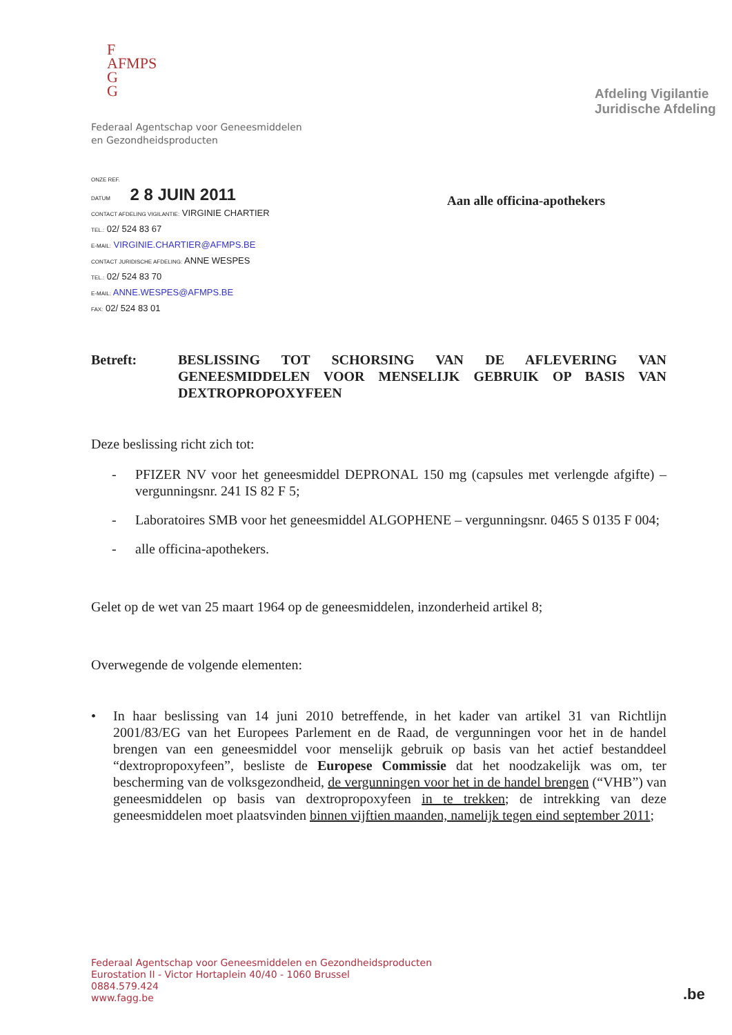F
AFMPS
G
G
Federaal Agentschap voor Geneesmiddelen
en Gezondheidsproducten
ONZE REF.
DATUM 2 8 JUIN 2011
CONTACT AFDELING VIGILANTIE: VIRGINIE CHARTIER
TEL.: 02/ 524 83 67
E-MAIL: VIRGINIE.CHARTIER@AFMPS.BE
CONTACT JURIDISCHE AFDELING: ANNE WESPES
TEL.: 02/ 524 83 70
E-MAIL: ANNE.WESPES@AFMPS.BE
FAX: 02/ 524 83 01
Afdeling Vigilantie
Juridische Afdeling
Aan alle officina-apothekers
Betreft: BESLISSING TOT SCHORSING VAN DE AFLEVERING VAN GENEESMIDDELEN VOOR MENSELIJK GEBRUIK OP BASIS VAN DEXTROPROPOXYFEEN
Deze beslissing richt zich tot:
- PFIZER NV voor het geneesmiddel DEPRONAL 150 mg (capsules met verlengde afgifte) – vergunningsnr. 241 IS 82 F 5;
- Laboratoires SMB voor het geneesmiddel ALGOPHENE – vergunningsnr. 0465 S 0135 F 004;
- alle officina-apothekers.
Gelet op de wet van 25 maart 1964 op de geneesmiddelen, inzonderheid artikel 8;
Overwegende de volgende elementen:
• In haar beslissing van 14 juni 2010 betreffende, in het kader van artikel 31 van Richtlijn 2001/83/EG van het Europees Parlement en de Raad, de vergunningen voor het in de handel brengen van een geneesmiddel voor menselijk gebruik op basis van het actief bestanddeel “dextropropoxyfeen”, besliste de Europese Commissie dat het noodzakelijk was om, ter bescherming van de volksgezondheid, de vergunningen voor het in de handel brengen (“VHB”) van geneesmiddelen op basis van dextropropoxyfeen in te trekken; de intrekking van deze geneesmiddelen moet plaatsvinden binnen vijftien maanden, namelijk tegen eind september 2011;
Federaal Agentschap voor Geneesmiddelen en Gezondheidsproducten
Eurostation II - Victor Hortaplein 40/40 - 1060 Brussel
0884.579.424
www.fagg.be
.be